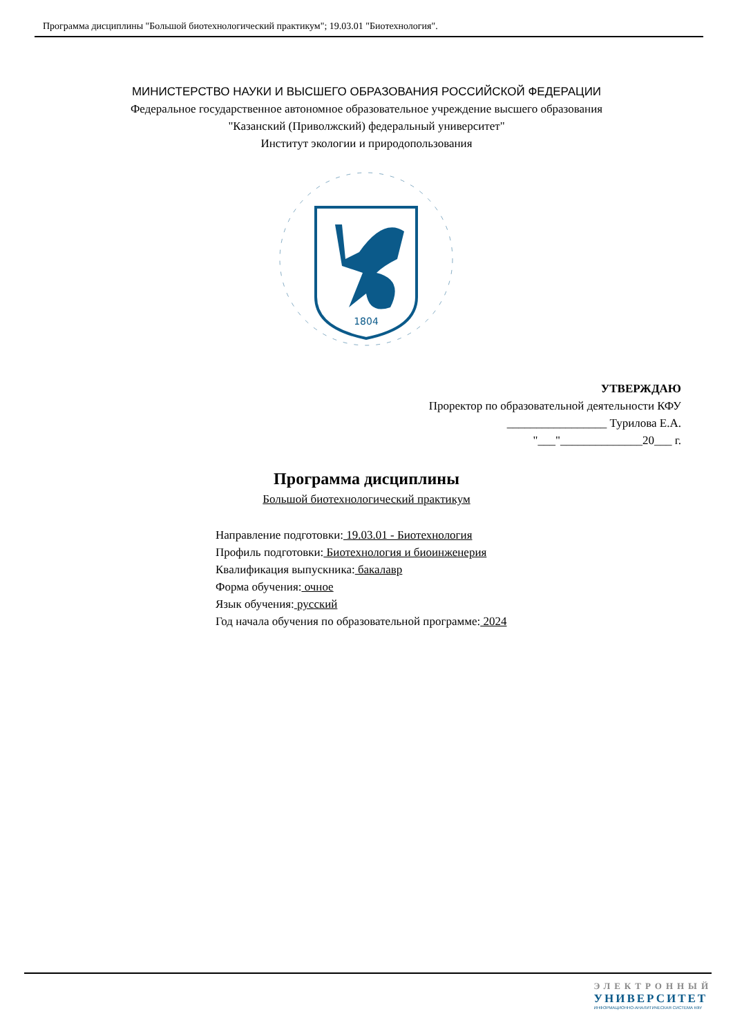Программа дисциплины "Большой биотехнологический практикум"; 19.03.01 "Биотехнология".
МИНИСТЕРСТВО НАУКИ И ВЫСШЕГО ОБРАЗОВАНИЯ РОССИЙСКОЙ ФЕДЕРАЦИИ
Федеральное государственное автономное образовательное учреждение высшего образования
"Казанский (Приволжский) федеральный университет"
Институт экологии и природопользования
1804
УТВЕРЖДАЮ
Проректор по образовательной деятельности КФУ
_________________ Турилова Е.А.
"___"______________20___ г.
Программа дисциплины
Большой биотехнологический практикум
Направление подготовки: 19.03.01 - Биотехнология
Профиль подготовки: Биотехнология и биоинженерия
Квалификация выпускника: бакалавр
Форма обучения: очное
Язык обучения: русский
Год начала обучения по образовательной программе: 2024
ЭЛЕКТРОННЫЙ
УНИВЕРСИТЕТ
ИНФОРМАЦИОННО-АНАЛИТИЧЕСКАЯ СИСТЕМА КФУ